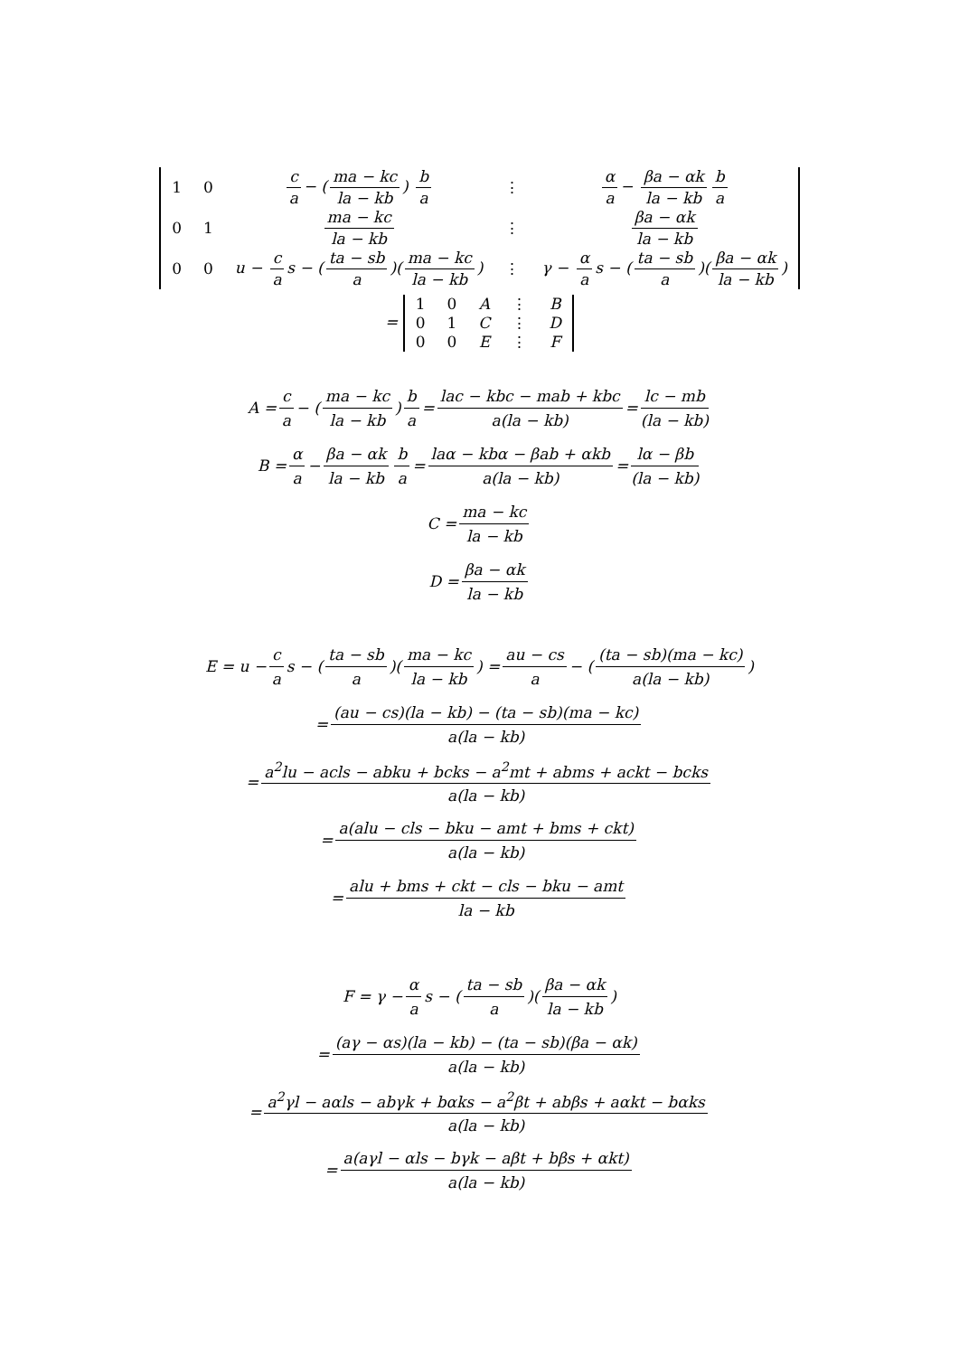| 1 | 0 | c a − ( ma − kc la − kb ) b a | ⋮ | α a − βa − αk la − kb b a |
| 0 | 1 | ma − kc la − kb | ⋮ | βa − αk la − kb |
| 0 | 0 | u − c a s − ( ta − sb a )( ma − kc la − kb ) | ⋮ | γ − α a s − ( ta − sb a )( βa − αk la − kb ) |
=
| 1 | 0 | A | ⋮ | B |
| 0 | 1 | C | ⋮ | D |
| 0 | 0 | E | ⋮ | F |
A = c a − (ma − kc la − kb) b a = lac − kbc − mab + kbc a(la − kb) = lc − mb (la − kb)
B = α a − βa − αk la − kb b a = laα − kbα − βab + αkb a(la − kb) = lα − βb (la − kb)
C = ma − kc la − kb
D = βa − αk la − kb
E = u − c a s − (ta − sb a)(ma − kc la − kb) = au − cs a − ((ta − sb)(ma − kc) a(la − kb))
= (au − cs)(la − kb) − (ta − sb)(ma − kc) a(la − kb)
= a<sup>2</sup>lu − acls − abku + bcks − a<sup>2</sup>mt + abms + ackt − bcks a(la − kb)
= a(alu − cls − bku − amt + bms + ckt) a(la − kb)
= alu + bms + ckt − cls − bku − amt la − kb
F = γ − α a s − (ta − sb a)(βa − αk la − kb)
= (aγ − αs)(la − kb) − (ta − sb)(βa − αk) a(la − kb)
= a<sup>2</sup>γl − aαls − abγk + bαks − a<sup>2</sup>βt + abβs + aαkt − bαks a(la − kb)
= a(aγl − αls − bγk − aβt + bβs + αkt) a(la − kb)